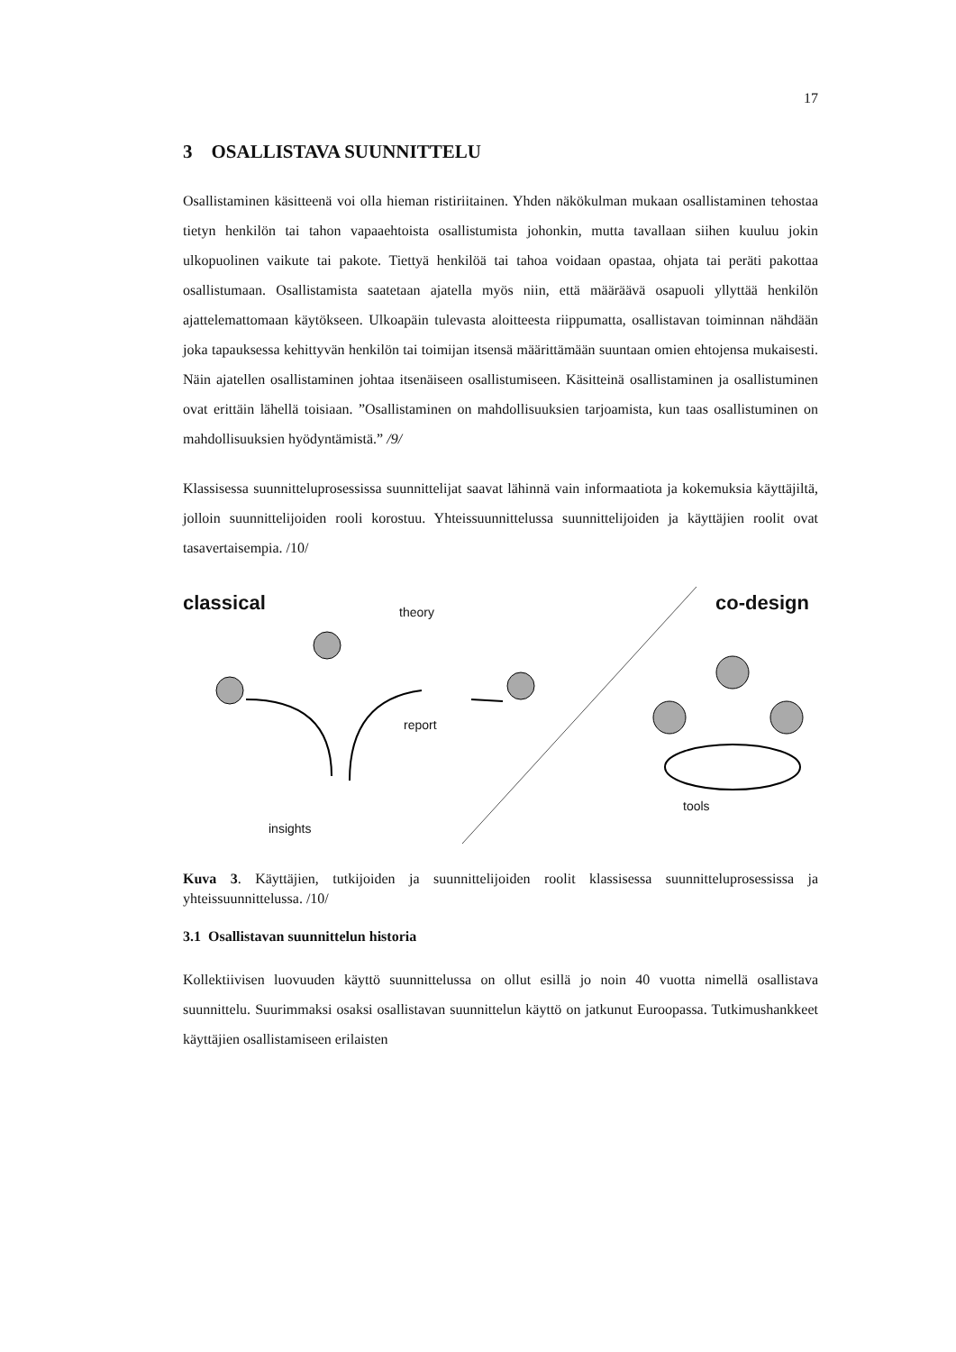17
3 OSALLISTAVA SUUNNITTELU
Osallistaminen käsitteenä voi olla hieman ristiriitainen. Yhden näkökulman mukaan osallistaminen tehostaa tietyn henkilön tai tahon vapaaehtoista osallistumista johonkin, mutta tavallaan siihen kuuluu jokin ulkopuolinen vaikute tai pakote. Tiettyä henkilöä tai tahoa voidaan opastaa, ohjata tai peräti pakottaa osallistumaan. Osallistamista saatetaan ajatella myös niin, että määräävä osapuoli yllyttää henkilön ajattelemattomaan käytökseen. Ulkoapäin tulevasta aloitteesta riippumatta, osallistavan toiminnan nähdään joka tapauksessa kehittyvän henkilön tai toimijan itsensä määrittämään suuntaan omien ehtojensa mukaisesti. Näin ajatellen osallistaminen johtaa itsenäiseen osallistumiseen. Käsitteinä osallistaminen ja osallistuminen ovat erittäin lähellä toisiaan. ”Osallistaminen on mahdollisuuksien tarjoamista, kun taas osallistuminen on mahdollisuuksien hyödyntämistä.” /9/
Klassisessa suunnitteluprosessissa suunnittelijat saavat lähinnä vain informaatiota ja kokemuksia käyttäjiltä, jolloin suunnittelijoiden rooli korostuu. Yhteissuunnittelussa suunnittelijoiden ja käyttäjien roolit ovat tasavertaisempia. /10/
classical theory
report
insights
co-design
tools
Kuva 3. Käyttäjien, tutkijoiden ja suunnittelijoiden roolit klassisessa suunnitteluprosessissa ja yhteissuunnittelussa. /10/
3.1 Osallistavan suunnittelun historia
Kollektiivisen luovuuden käyttö suunnittelussa on ollut esillä jo noin 40 vuotta nimellä osallistava suunnittelu. Suurimmaksi osaksi osallistavan suunnittelun käyttö on jatkunut Euroopassa. Tutkimushankkeet käyttäjien osallistamiseen erilaisten